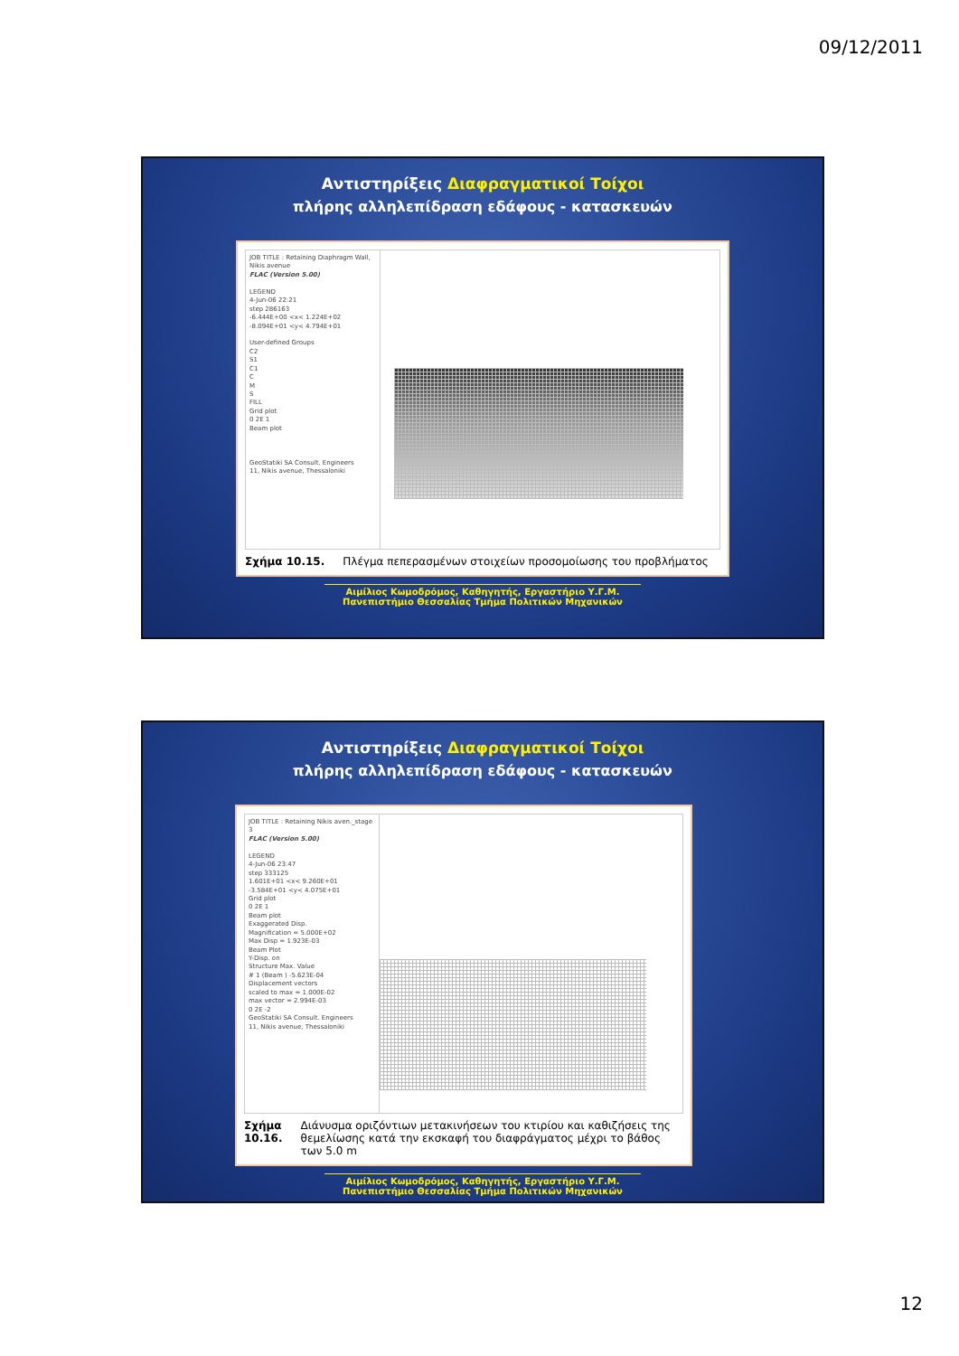09/12/2011
Αντιστηρίξεις Διαφραγματικοί Τοίχοι
πλήρης αλληλεπίδραση εδάφους - κατασκευών
JOB TITLE : Retaining Diaphragm Wall, Nikis avenue
FLAC (Version 5.00)
LEGEND
4-Jun-06 22:21
step 286163
-6.444E+00 <x< 1.224E+02
-8.094E+01 <y< 4.794E+01
User-defined Groups
C2
S1
C1
C
M
S
FILL
Grid plot
0 2E 1
Beam plot
GeoStatiki SA Consult. Engineers
11, Nikis avenue, Thessaloniki
Σχήμα 10.15. Πλέγμα πεπερασμένων στοιχείων προσομοίωσης του προβλήματος
Αιμίλιος Κωμοδρόμος, Καθηγητής, Εργαστήριο Υ.Γ.Μ.
Πανεπιστήμιο Θεσσαλίας Τμήμα Πολιτικών Μηχανικών
Αντιστηρίξεις Διαφραγματικοί Τοίχοι
πλήρης αλληλεπίδραση εδάφους - κατασκευών
JOB TITLE : Retaining Nikis aven._stage 3
FLAC (Version 5.00)
LEGEND
4-Jun-06 23:47
step 333125
1.601E+01 <x< 9.260E+01
-3.584E+01 <y< 4.075E+01
Grid plot
0 2E 1
Beam plot
Exaggerated Disp.
Magnification = 5.000E+02
Max Disp = 1.923E-03
Beam Plot
Y-Disp. on
Structure Max. Value
# 1 (Beam ) -5.623E-04
Displacement vectors
scaled to max = 1.000E-02
max vector = 2.994E-03
0 2E -2
GeoStatiki SA Consult. Engineers
11, Nikis avenue, Thessaloniki
Σχήμα 10.16. Διάνυσμα οριζόντιων μετακινήσεων του κτιρίου και καθιζήσεις της θεμελίωσης κατά την εκσκαφή του διαφράγματος μέχρι το βάθος των 5.0 m
Αιμίλιος Κωμοδρόμος, Καθηγητής, Εργαστήριο Υ.Γ.Μ.
Πανεπιστήμιο Θεσσαλίας Τμήμα Πολιτικών Μηχανικών
12